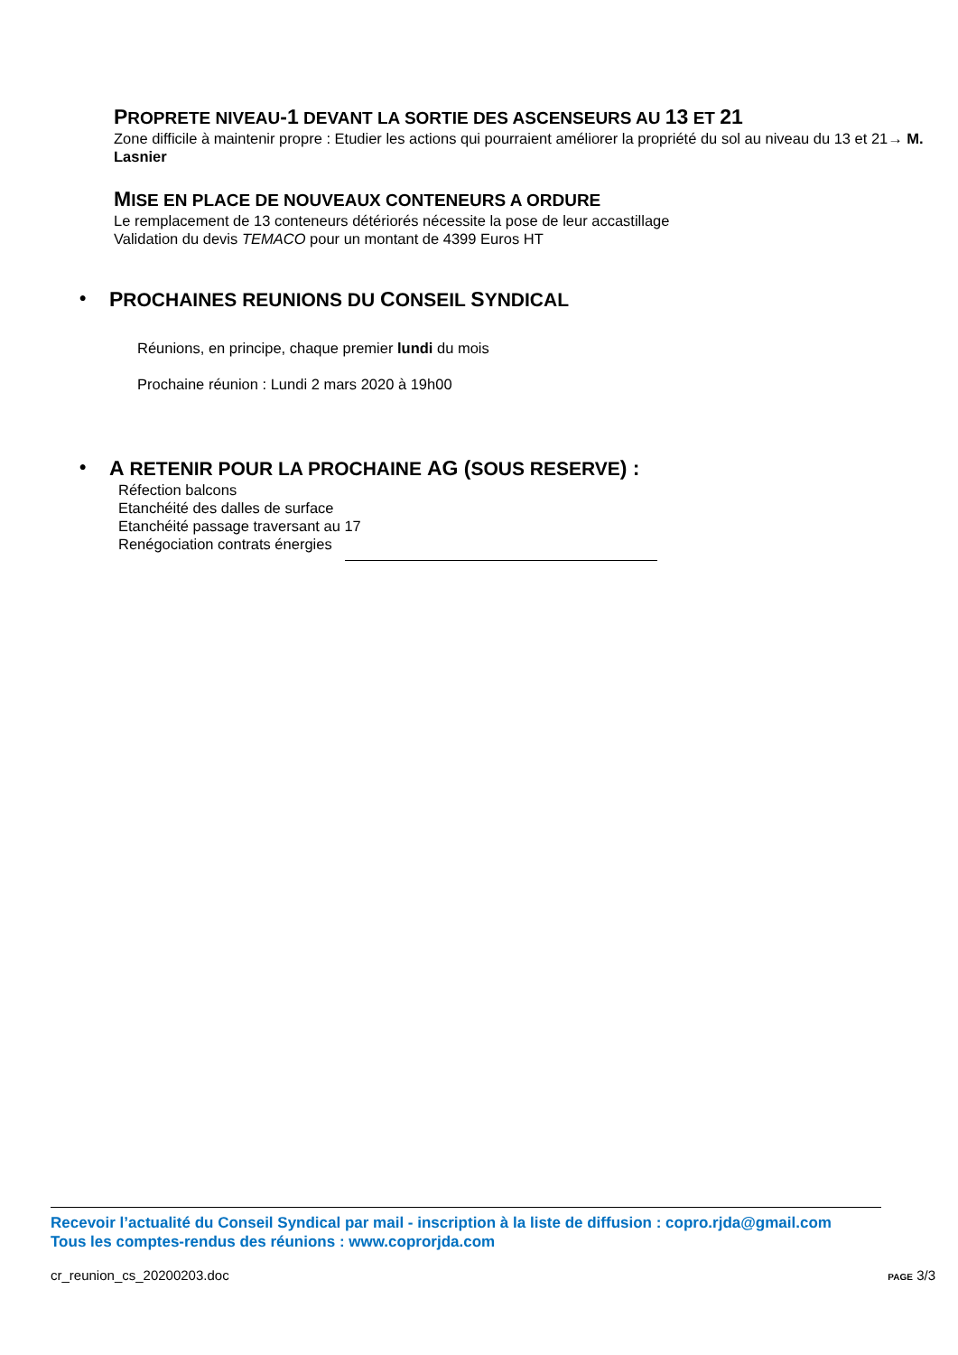PROPRETE NIVEAU-1 DEVANT LA SORTIE DES ASCENSEURS AU 13 ET 21
Zone difficile à maintenir propre : Etudier les actions qui pourraient améliorer la propriété du sol au niveau du 13 et 21→ M. Lasnier
MISE EN PLACE DE NOUVEAUX CONTENEURS A ORDURE
Le remplacement de 13 conteneurs détériorés nécessite la pose de leur accastillage
Validation du devis TEMACO pour un montant de 4399 Euros HT
• PROCHAINES REUNIONS DU CONSEIL SYNDICAL
Réunions, en principe, chaque premier lundi du mois
Prochaine réunion : Lundi 2 mars 2020 à 19h00
• A RETENIR POUR LA PROCHAINE AG (SOUS RESERVE) :
Réfection balcons
Etanchéité des dalles de surface
Etanchéité passage traversant au 17
Renégociation contrats énergies
Recevoir l’actualité du Conseil Syndical par mail - inscription à la liste de diffusion : copro.rjda@gmail.com
Tous les comptes-rendus des réunions : www.coprorjda.com
cr_reunion_cs_20200203.doc PAGE 3/3